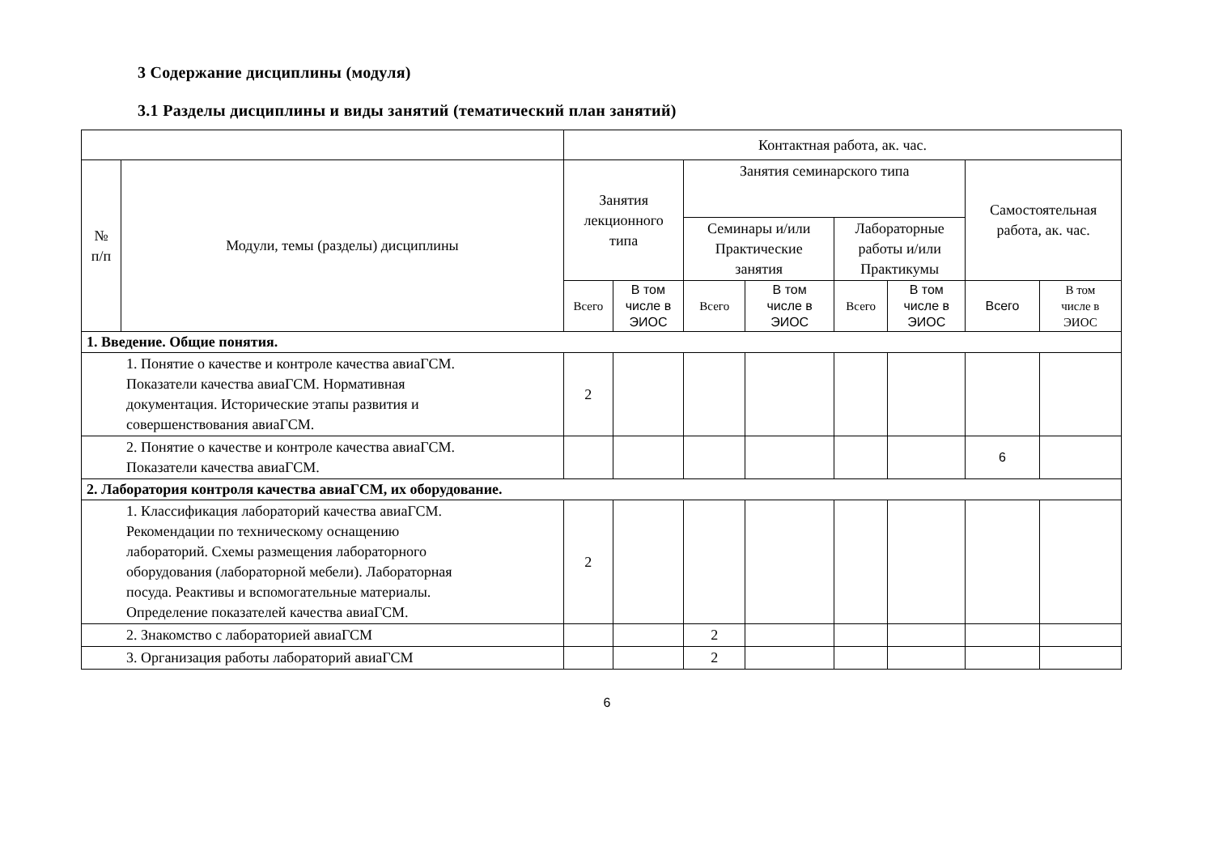3 Содержание дисциплины (модуля)
3.1 Разделы дисциплины и виды занятий (тематический план занятий)
| | | Контактная работа, ак. час. | | | | | | | |
| --- | --- | --- | --- | --- | --- | --- | --- | --- | --- |
| № п/п | Модули, темы (разделы) дисциплины | Занятия лекционного типа | | Занятия семинарского типа | | | | Самостоятельная работа, ак. час. | |
| | | | | Семинары и/или Практические занятия | | Лабораторные работы и/или Практикумы | | | |
| | | Всего | В том числе в ЭИОС | Всего | В том числе в ЭИОС | Всего | В том числе в ЭИОС | Всего | В том числе в ЭИОС |
| 1. Введение. Общие понятия. | | | | | | | | | |
| 1. Понятие о качестве и контроле качества авиаГСМ. Показатели качества авиаГСМ. Нормативная документация. Исторические этапы развития и совершенствования авиаГСМ. | | 2 | | | | | | | |
| 2. Понятие о качестве и контроле качества авиаГСМ. Показатели качества авиаГСМ. | | | | | | | | 6 | |
| 2. Лаборатория контроля качества авиаГСМ, их оборудование. | | | | | | | | | |
| 1. Классификация лабораторий качества авиаГСМ. Рекомендации по техническому оснащению лабораторий. Схемы размещения лабораторного оборудования (лабораторной мебели). Лабораторная посуда. Реактивы и вспомогательные материалы. Определение показателей качества авиаГСМ. | | 2 | | | | | | | |
| 2. Знакомство с лабораторией авиаГСМ | | | | 2 | | | | | |
| 3. Организация работы лабораторий авиаГСМ | | | | 2 | | | | | |
6